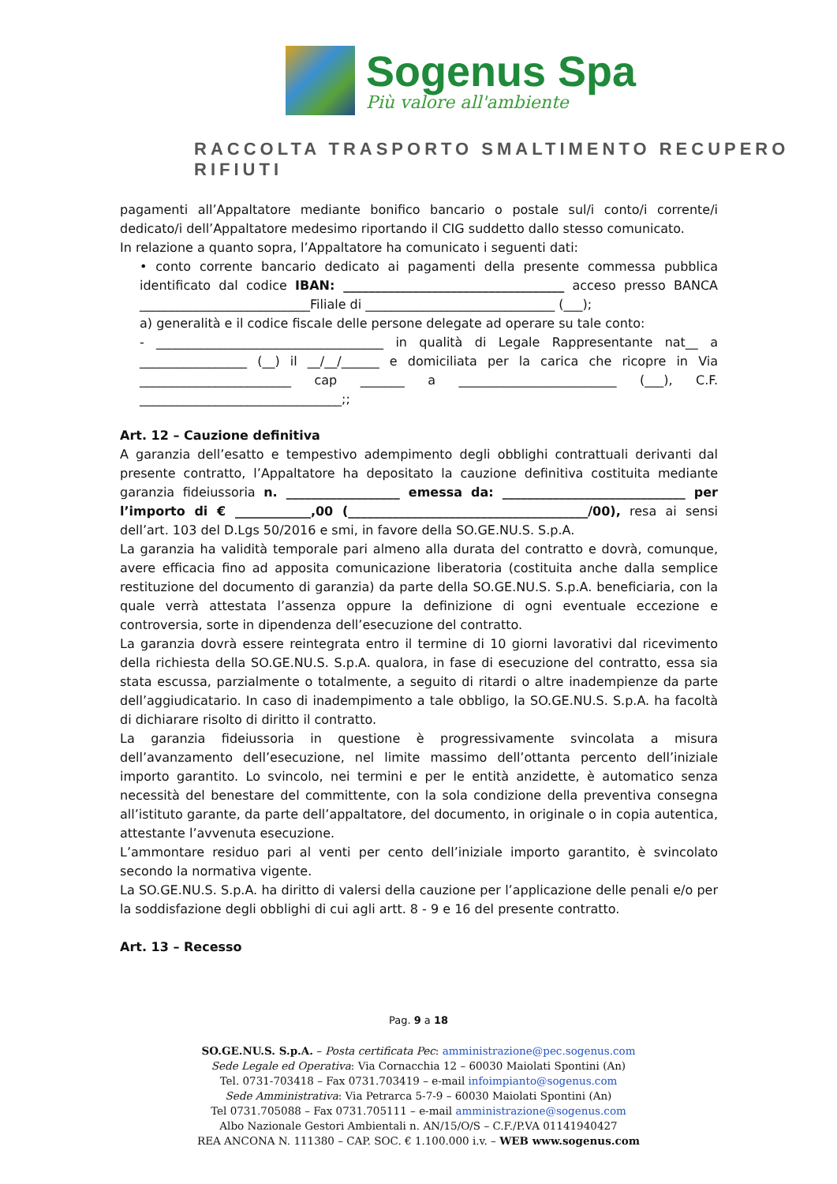Sogenus Spa
Più valore all'ambiente
RACCOLTA TRASPORTO SMALTIMENTO RECUPERO RIFIUTI
pagamenti all’Appaltatore mediante bonifico bancario o postale sul/i conto/i corrente/i dedicato/i dell’Appaltatore medesimo riportando il CIG suddetto dallo stesso comunicato.
In relazione a quanto sopra, l’Appaltatore ha comunicato i seguenti dati:
• conto corrente bancario dedicato ai pagamenti della presente commessa pubblica identificato dal codice IBAN: ___________________________________ acceso presso BANCA ___________________________Filiale di ______________________________ (___);
a) generalità e il codice fiscale delle persone delegate ad operare su tale conto:
- ____________________________________ in qualità di Legale Rappresentante nat__ a _________________ (__) il __/__/______ e domiciliata per la carica che ricopre in Via ________________________ cap _______ a _________________________ (___), C.F. ________________________________;;
Art. 12 – Cauzione definitiva
A garanzia dell’esatto e tempestivo adempimento degli obblighi contrattuali derivanti dal presente contratto, l’Appaltatore ha depositato la cauzione definitiva costituita mediante garanzia fideiussoria n. __________________ emessa da: _____________________________ per l’importo di € ____________,00 (______________________________________/00), resa ai sensi dell’art. 103 del D.Lgs 50/2016 e smi, in favore della SO.GE.NU.S. S.p.A.
La garanzia ha validità temporale pari almeno alla durata del contratto e dovrà, comunque, avere efficacia fino ad apposita comunicazione liberatoria (costituita anche dalla semplice restituzione del documento di garanzia) da parte della SO.GE.NU.S. S.p.A. beneficiaria, con la quale verrà attestata l’assenza oppure la definizione di ogni eventuale eccezione e controversia, sorte in dipendenza dell’esecuzione del contratto.
La garanzia dovrà essere reintegrata entro il termine di 10 giorni lavorativi dal ricevimento della richiesta della SO.GE.NU.S. S.p.A. qualora, in fase di esecuzione del contratto, essa sia stata escussa, parzialmente o totalmente, a seguito di ritardi o altre inadempienze da parte dell’aggiudicatario. In caso di inadempimento a tale obbligo, la SO.GE.NU.S. S.p.A. ha facoltà di dichiarare risolto di diritto il contratto.
La garanzia fideiussoria in questione è progressivamente svincolata a misura dell’avanzamento dell’esecuzione, nel limite massimo dell’ottanta percento dell’iniziale importo garantito. Lo svincolo, nei termini e per le entità anzidette, è automatico senza necessità del benestare del committente, con la sola condizione della preventiva consegna all’istituto garante, da parte dell’appaltatore, del documento, in originale o in copia autentica, attestante l’avvenuta esecuzione.
L’ammontare residuo pari al venti per cento dell’iniziale importo garantito, è svincolato secondo la normativa vigente.
La SO.GE.NU.S. S.p.A. ha diritto di valersi della cauzione per l’applicazione delle penali e/o per la soddisfazione degli obblighi di cui agli artt. 8 - 9 e 16 del presente contratto.
Art. 13 – Recesso
Pag. 9 a 18
SO.GE.NU.S. S.p.A. – Posta certificata Pec: amministrazione@pec.sogenus.com
Sede Legale ed Operativa: Via Cornacchia 12 – 60030 Maiolati Spontini (An)
Tel. 0731-703418 – Fax 0731.703419 – e-mail infoimpianto@sogenus.com
Sede Amministrativa: Via Petrarca 5-7-9 – 60030 Maiolati Spontini (An)
Tel 0731.705088 – Fax 0731.705111 – e-mail amministrazione@sogenus.com
Albo Nazionale Gestori Ambientali n. AN/15/O/S – C.F./P.VA 01141940427
REA ANCONA N. 111380 – CAP. SOC. € 1.100.000 i.v. – WEB www.sogenus.com